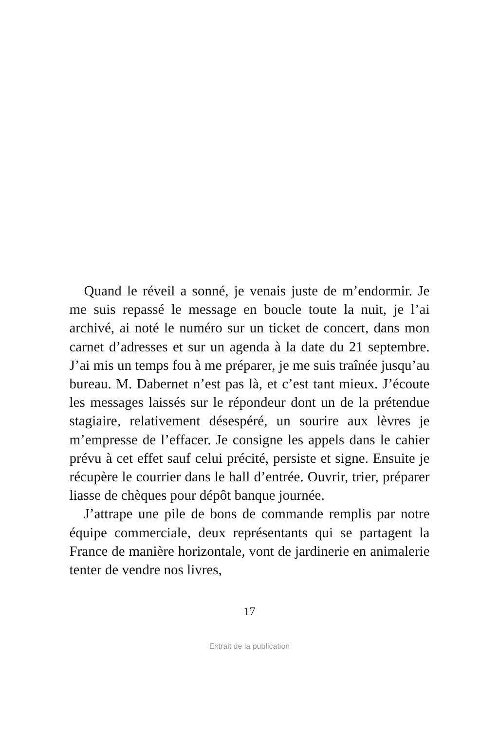Quand le réveil a sonné, je venais juste de m’endormir. Je me suis repassé le message en boucle toute la nuit, je l’ai archivé, ai noté le numéro sur un ticket de concert, dans mon carnet d’adresses et sur un agenda à la date du 21 septembre. J’ai mis un temps fou à me préparer, je me suis traînée jusqu’au bureau. M. Dabernet n’est pas là, et c’est tant mieux. J’écoute les messages laissés sur le répondeur dont un de la prétendue stagiaire, relativement désespéré, un sourire aux lèvres je m’empresse de l’effacer. Je consigne les appels dans le cahier prévu à cet effet sauf celui précité, persiste et signe. Ensuite je récupère le courrier dans le hall d’entrée. Ouvrir, trier, préparer liasse de chèques pour dépôt banque journée.
J’attrape une pile de bons de commande remplis par notre équipe commerciale, deux représentants qui se partagent la France de manière horizontale, vont de jardinerie en animalerie tenter de vendre nos livres,
17
Extrait de la publication